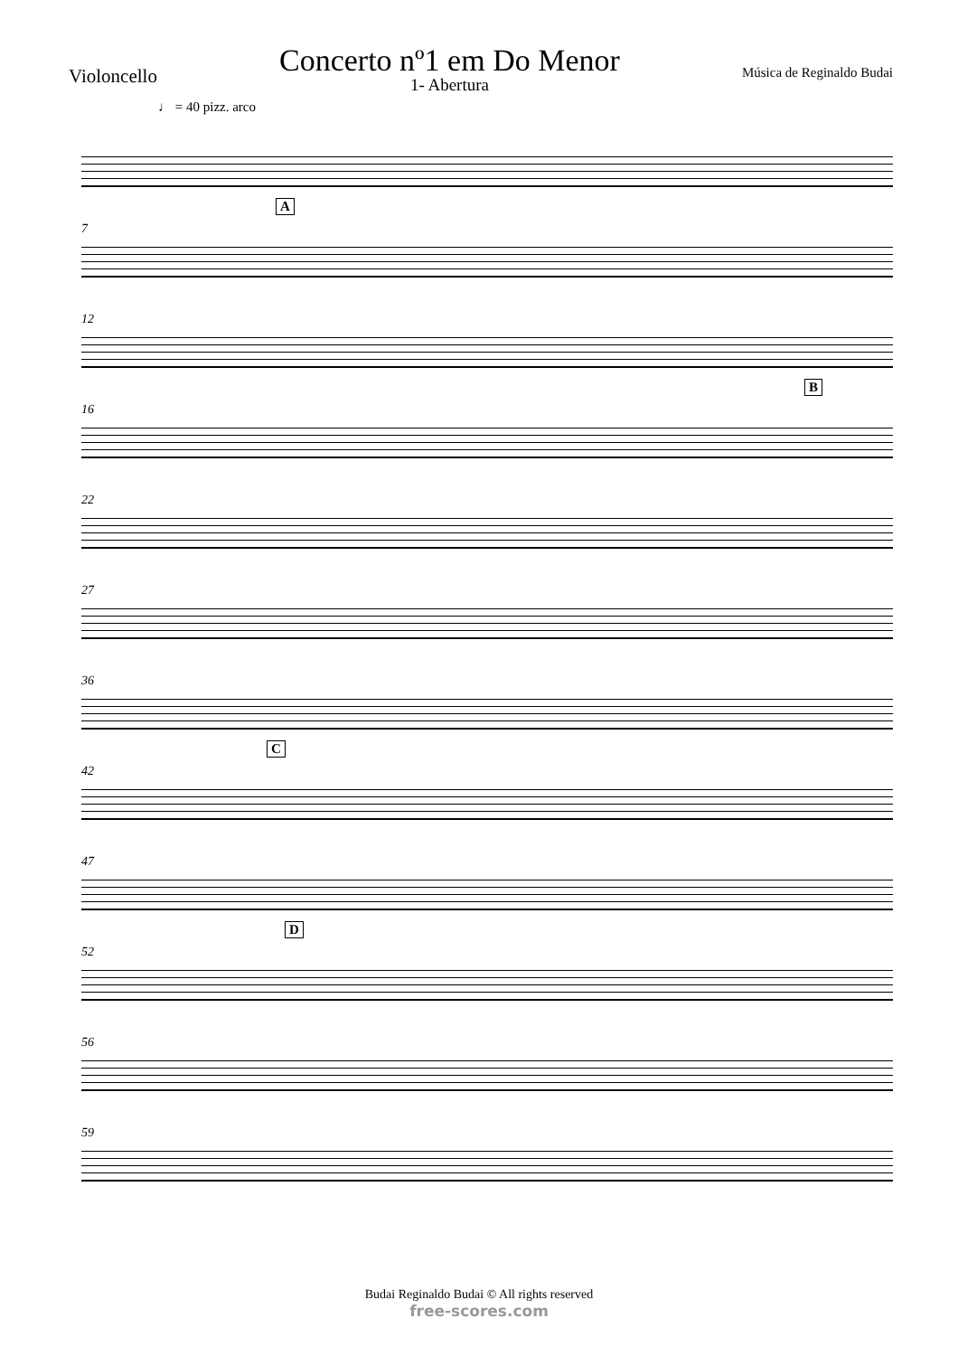Violoncello
Concerto nº1 em Do Menor
1- Abertura
Música de Reginaldo Budai
♩ = 40 pizz. arco
7
A
12
16
B
22
27
36
42
C
47
52
D
56
59
Budai Reginaldo Budai © All rights reserved
free-scores.com